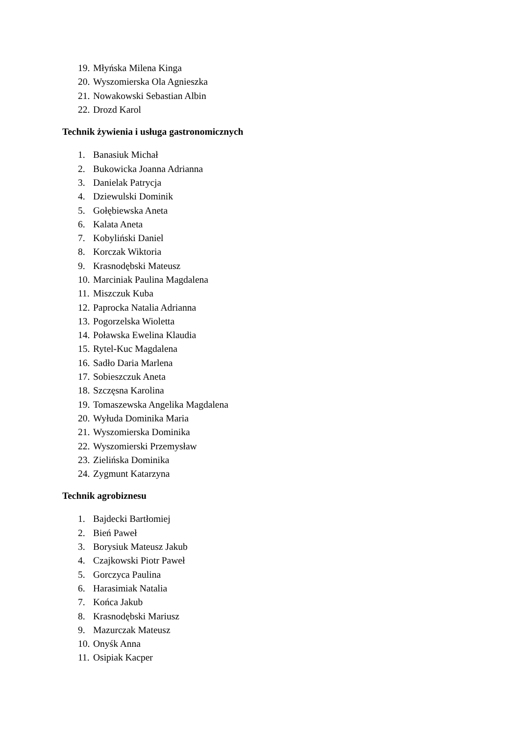19. Młyńska Milena Kinga
20. Wyszomierska Ola Agnieszka
21. Nowakowski Sebastian Albin
22. Drozd Karol
Technik żywienia i usługa gastronomicznych
1. Banasiuk Michał
2. Bukowicka Joanna Adrianna
3. Danielak Patrycja
4. Dziewulski Dominik
5. Gołębiewska Aneta
6. Kalata Aneta
7. Kobyliński Daniel
8. Korczak Wiktoria
9. Krasnodębski Mateusz
10. Marciniak Paulina Magdalena
11. Miszczuk Kuba
12. Paprocka Natalia Adrianna
13. Pogorzelska Wioletta
14. Poławska Ewelina Klaudia
15. Rytel-Kuc Magdalena
16. Sadło Daria Marlena
17. Sobieszczuk Aneta
18. Szczęsna Karolina
19. Tomaszewska Angelika Magdalena
20. Wyłuda Dominika Maria
21. Wyszomierska Dominika
22. Wyszomierski Przemysław
23. Zielińska Dominika
24. Zygmunt Katarzyna
Technik agrobiznesu
1. Bajdecki Bartłomiej
2. Bień Paweł
3. Borysiuk Mateusz Jakub
4. Czajkowski Piotr Paweł
5. Gorczyca Paulina
6. Harasimiak Natalia
7. Końca Jakub
8. Krasnodębski Mariusz
9. Mazurczak Mateusz
10. Onyśk Anna
11. Osipiak Kacper